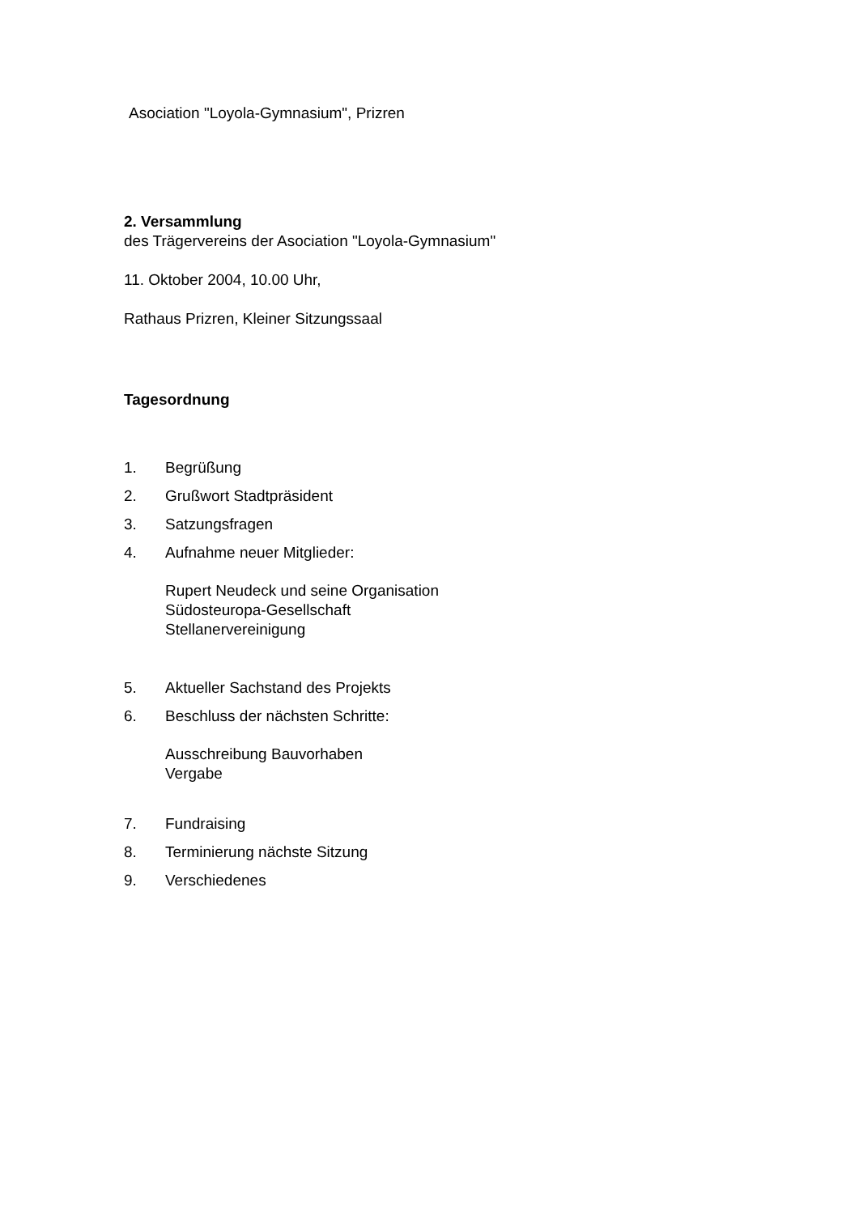Asociation "Loyola-Gymnasium", Prizren
2. Versammlung
des Trägervereins der Asociation "Loyola-Gymnasium"
11. Oktober 2004, 10.00 Uhr,
Rathaus Prizren, Kleiner Sitzungssaal
Tagesordnung
1. Begrüßung
2. Grußwort Stadtpräsident
3. Satzungsfragen
4. Aufnahme neuer Mitglieder:
Rupert Neudeck und seine Organisation
Südosteuropa-Gesellschaft
Stellanervereinigung
5. Aktueller Sachstand des Projekts
6. Beschluss der nächsten Schritte:
Ausschreibung Bauvorhaben
Vergabe
7. Fundraising
8. Terminierung nächste Sitzung
9. Verschiedenes